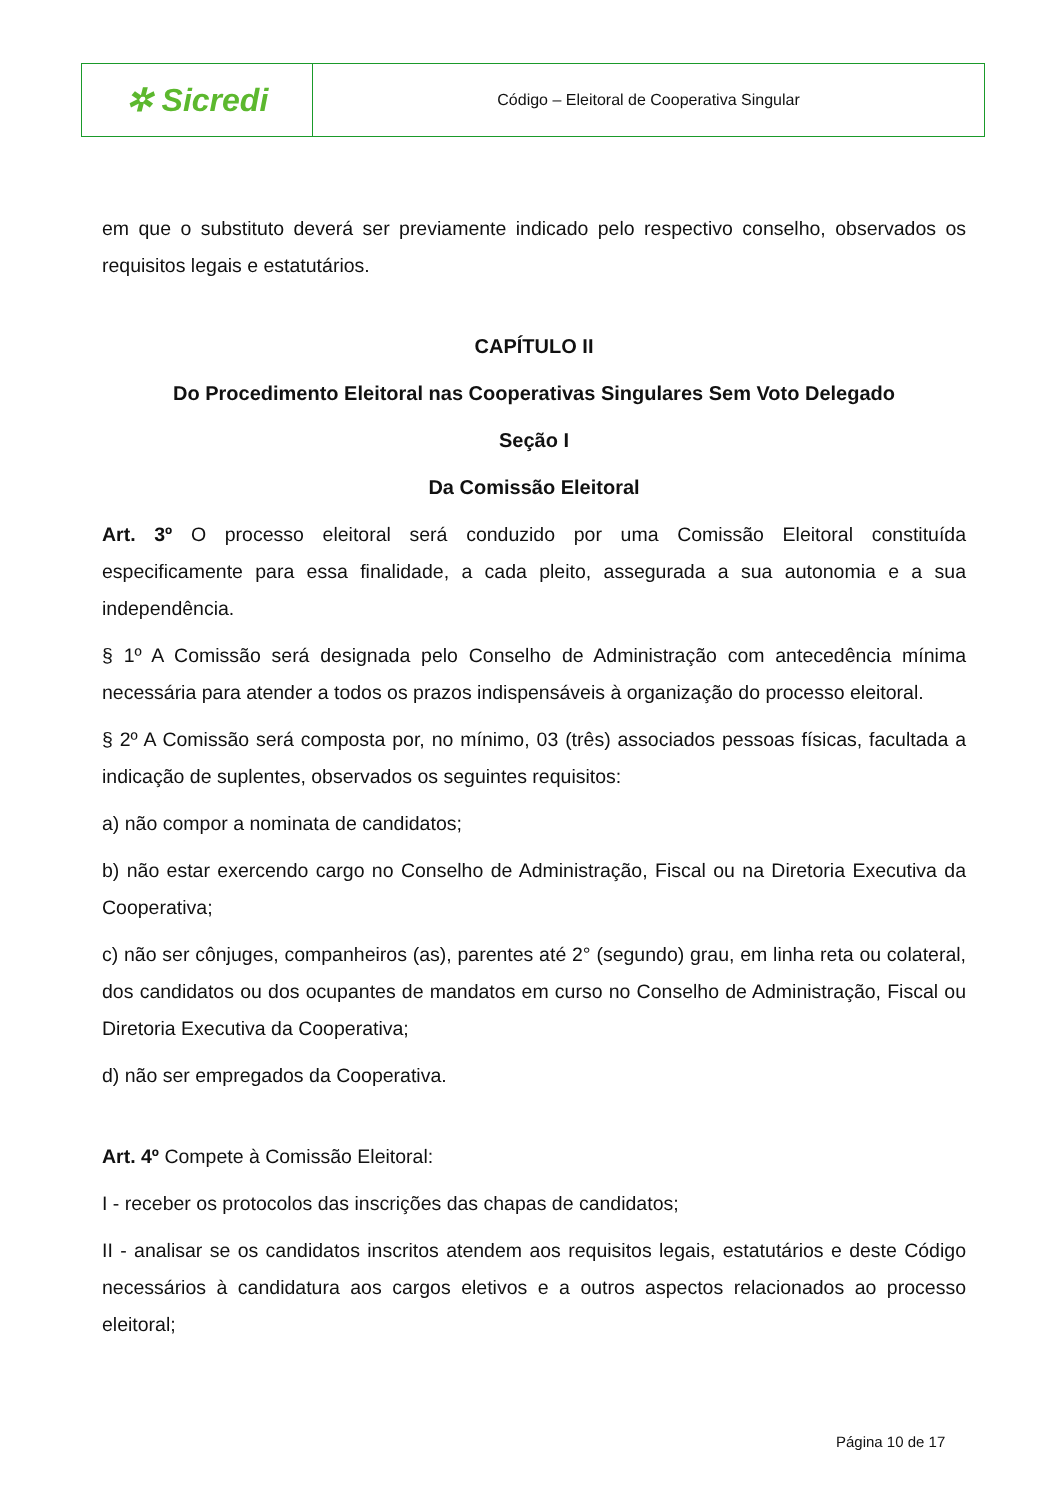| ✲ Sicredi | Código – Eleitoral de Cooperativa Singular |
em que o substituto deverá ser previamente indicado pelo respectivo conselho, observados os requisitos legais e estatutários.
CAPÍTULO II
Do Procedimento Eleitoral nas Cooperativas Singulares Sem Voto Delegado
Seção I
Da Comissão Eleitoral
Art. 3º O processo eleitoral será conduzido por uma Comissão Eleitoral constituída especificamente para essa finalidade, a cada pleito, assegurada a sua autonomia e a sua independência.
§ 1º A Comissão será designada pelo Conselho de Administração com antecedência mínima necessária para atender a todos os prazos indispensáveis à organização do processo eleitoral.
§ 2º A Comissão será composta por, no mínimo, 03 (três) associados pessoas físicas, facultada a indicação de suplentes, observados os seguintes requisitos:
a) não compor a nominata de candidatos;
b) não estar exercendo cargo no Conselho de Administração, Fiscal ou na Diretoria Executiva da Cooperativa;
c) não ser cônjuges, companheiros (as), parentes até 2° (segundo) grau, em linha reta ou colateral, dos candidatos ou dos ocupantes de mandatos em curso no Conselho de Administração, Fiscal ou Diretoria Executiva da Cooperativa;
d) não ser empregados da Cooperativa.
Art. 4º Compete à Comissão Eleitoral:
I - receber os protocolos das inscrições das chapas de candidatos;
II - analisar se os candidatos inscritos atendem aos requisitos legais, estatutários e deste Código necessários à candidatura aos cargos eletivos e a outros aspectos relacionados ao processo eleitoral;
Página 10 de 17